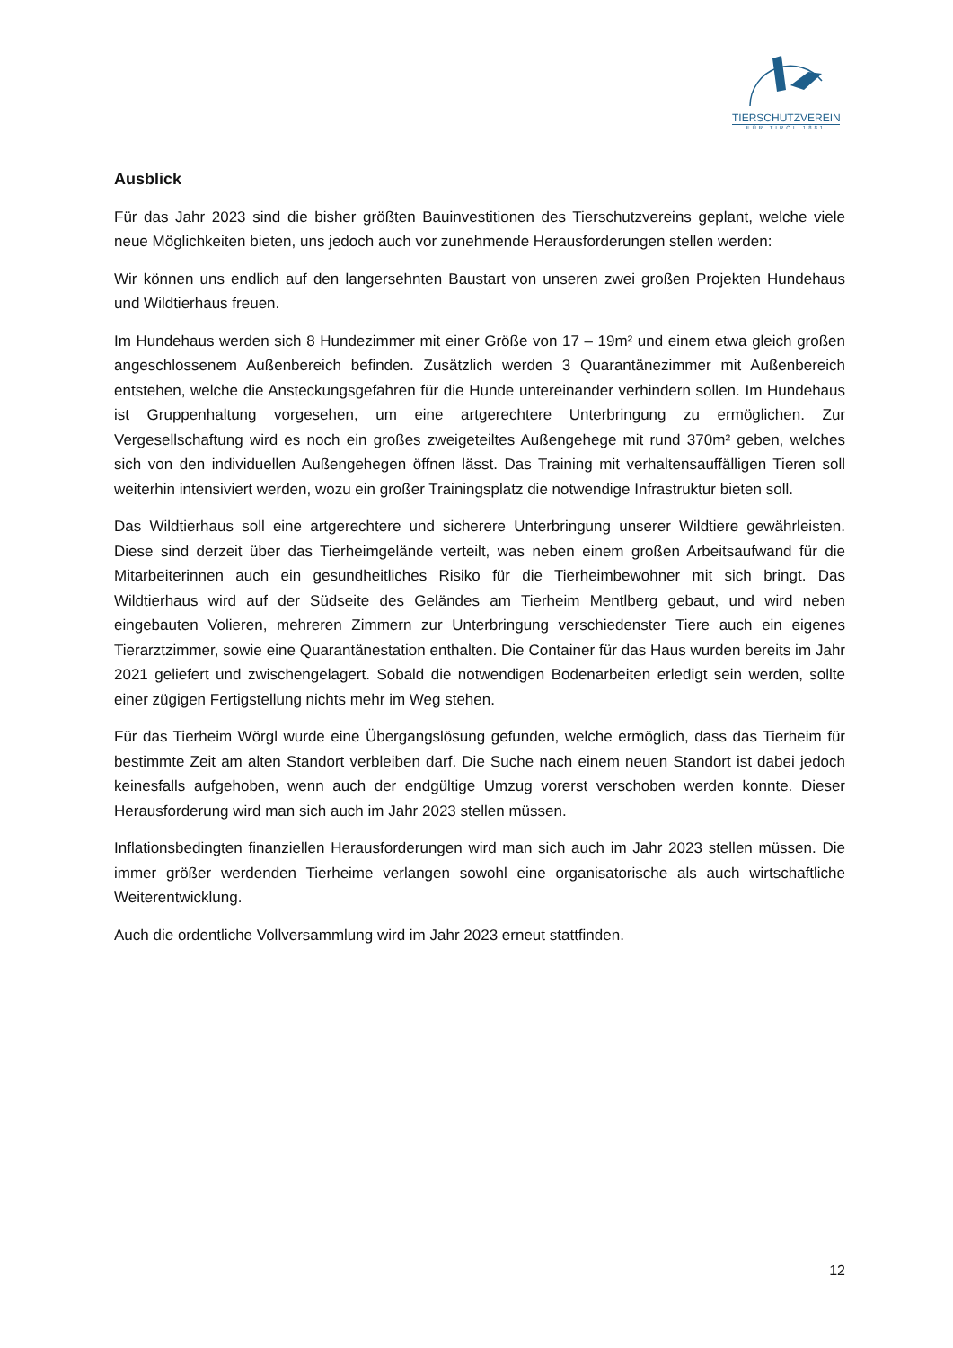TIERSCHUTZVEREIN
FÜR TIROL 1881
Ausblick
Für das Jahr 2023 sind die bisher größten Bauinvestitionen des Tierschutzvereins geplant, welche viele neue Möglichkeiten bieten, uns jedoch auch vor zunehmende Herausforderungen stellen werden:
Wir können uns endlich auf den langersehnten Baustart von unseren zwei großen Projekten Hundehaus und Wildtierhaus freuen.
Im Hundehaus werden sich 8 Hundezimmer mit einer Größe von 17 – 19m² und einem etwa gleich großen angeschlossenem Außenbereich befinden. Zusätzlich werden 3 Quarantänezimmer mit Außenbereich entstehen, welche die Ansteckungsgefahren für die Hunde untereinander verhindern sollen. Im Hundehaus ist Gruppenhaltung vorgesehen, um eine artgerechtere Unterbringung zu ermöglichen. Zur Vergesellschaftung wird es noch ein großes zweigeteiltes Außengehege mit rund 370m² geben, welches sich von den individuellen Außengehegen öffnen lässt. Das Training mit verhaltensauffälligen Tieren soll weiterhin intensiviert werden, wozu ein großer Trainingsplatz die notwendige Infrastruktur bieten soll.
Das Wildtierhaus soll eine artgerechtere und sicherere Unterbringung unserer Wildtiere gewährleisten. Diese sind derzeit über das Tierheimgelände verteilt, was neben einem großen Arbeitsaufwand für die Mitarbeiterinnen auch ein gesundheitliches Risiko für die Tierheimbewohner mit sich bringt. Das Wildtierhaus wird auf der Südseite des Geländes am Tierheim Mentlberg gebaut, und wird neben eingebauten Volieren, mehreren Zimmern zur Unterbringung verschiedenster Tiere auch ein eigenes Tierarztzimmer, sowie eine Quarantänestation enthalten. Die Container für das Haus wurden bereits im Jahr 2021 geliefert und zwischengelagert. Sobald die notwendigen Bodenarbeiten erledigt sein werden, sollte einer zügigen Fertigstellung nichts mehr im Weg stehen.
Für das Tierheim Wörgl wurde eine Übergangslösung gefunden, welche ermöglich, dass das Tierheim für bestimmte Zeit am alten Standort verbleiben darf. Die Suche nach einem neuen Standort ist dabei jedoch keinesfalls aufgehoben, wenn auch der endgültige Umzug vorerst verschoben werden konnte. Dieser Herausforderung wird man sich auch im Jahr 2023 stellen müssen.
Inflationsbedingten finanziellen Herausforderungen wird man sich auch im Jahr 2023 stellen müssen. Die immer größer werdenden Tierheime verlangen sowohl eine organisatorische als auch wirtschaftliche Weiterentwicklung.
Auch die ordentliche Vollversammlung wird im Jahr 2023 erneut stattfinden.
12